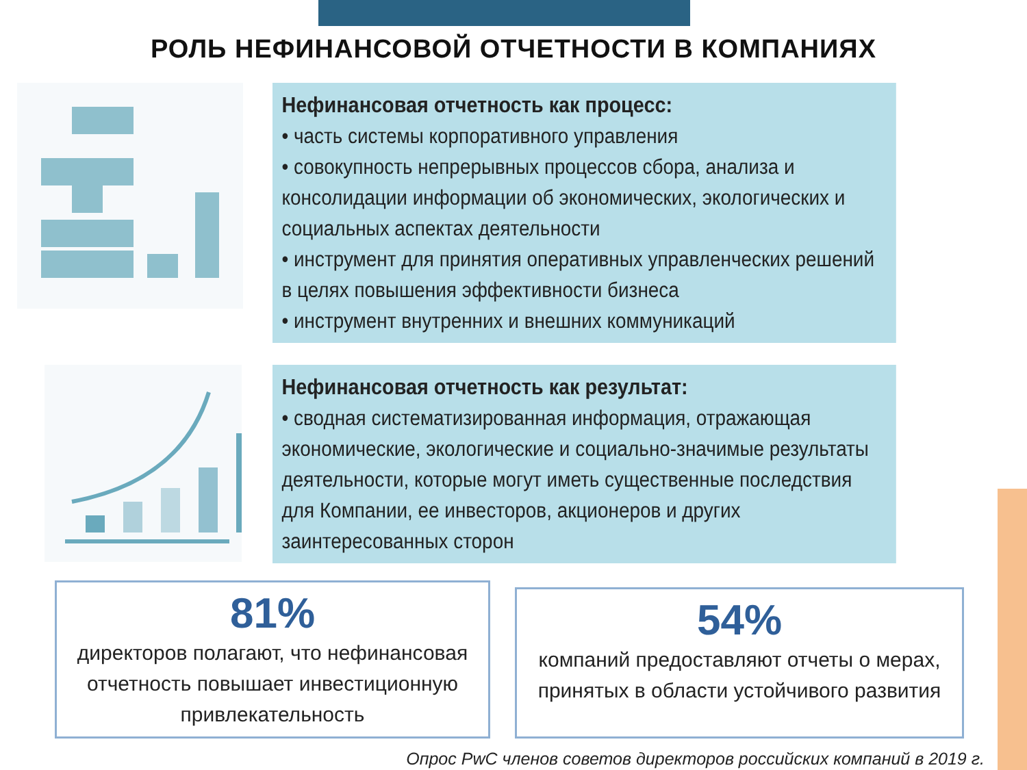РОЛЬ НЕФИНАНСОВОЙ ОТЧЕТНОСТИ В КОМПАНИЯХ
Нефинансовая отчетность как процесс:
• часть системы корпоративного управления
• совокупность непрерывных процессов сбора, анализа и консолидации информации об экономических, экологических и социальных аспектах деятельности
• инструмент для принятия оперативных управленческих решений в целях повышения эффективности бизнеса
• инструмент внутренних и внешних коммуникаций
Нефинансовая отчетность как результат:
• сводная систематизированная информация, отражающая экономические, экологические и социально-значимые результаты деятельности, которые могут иметь существенные последствия для Компании, ее инвесторов, акционеров и других заинтересованных сторон
81%
директоров полагают, что нефинансовая отчетность повышает инвестиционную привлекательность
54%
компаний предоставляют отчеты о мерах, принятых в области устойчивого развития
Опрос PwC членов советов директоров российских компаний в 2019 г.